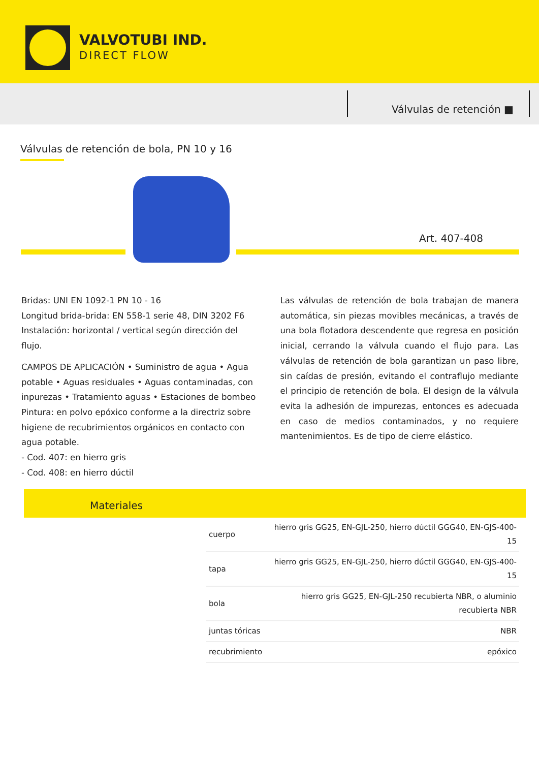VALVOTUBI IND.
DIRECT FLOW
Válvulas de retención ■
Válvulas de retención de bola, PN 10 y 16
Art. 407-408
Bridas: UNI EN 1092-1 PN 10 - 16
Longitud brida-brida: EN 558-1 serie 48, DIN 3202 F6
Instalación: horizontal / vertical según dirección del flujo.
CAMPOS DE APLICACIÓN • Suministro de agua • Agua potable • Aguas residuales • Aguas contaminadas, con inpurezas • Tratamiento aguas • Estaciones de bombeo
Pintura: en polvo epóxico conforme a la directriz sobre higiene de recubrimientos orgánicos en contacto con agua potable.
- Cod. 407: en hierro gris
- Cod. 408: en hierro dúctil
Las válvulas de retención de bola trabajan de manera automática, sin piezas movibles mecánicas, a través de una bola flotadora descendente que regresa en posición inicial, cerrando la válvula cuando el flujo para. Las válvulas de retención de bola garantizan un paso libre, sin caídas de presión, evitando el contraflujo mediante el principio de retención de bola. El design de la válvula evita la adhesión de impurezas, entonces es adecuada en caso de medios contaminados, y no requiere mantenimientos. Es de tipo de cierre elástico.
Materiales
| cuerpo | hierro gris GG25, EN-GJL-250, hierro dúctil GGG40, EN-GJS-400-15 |
| tapa | hierro gris GG25, EN-GJL-250, hierro dúctil GGG40, EN-GJS-400-15 |
| bola | hierro gris GG25, EN-GJL-250 recubierta NBR, o aluminio recubierta NBR |
| juntas tóricas | NBR |
| recubrimiento | epóxico |